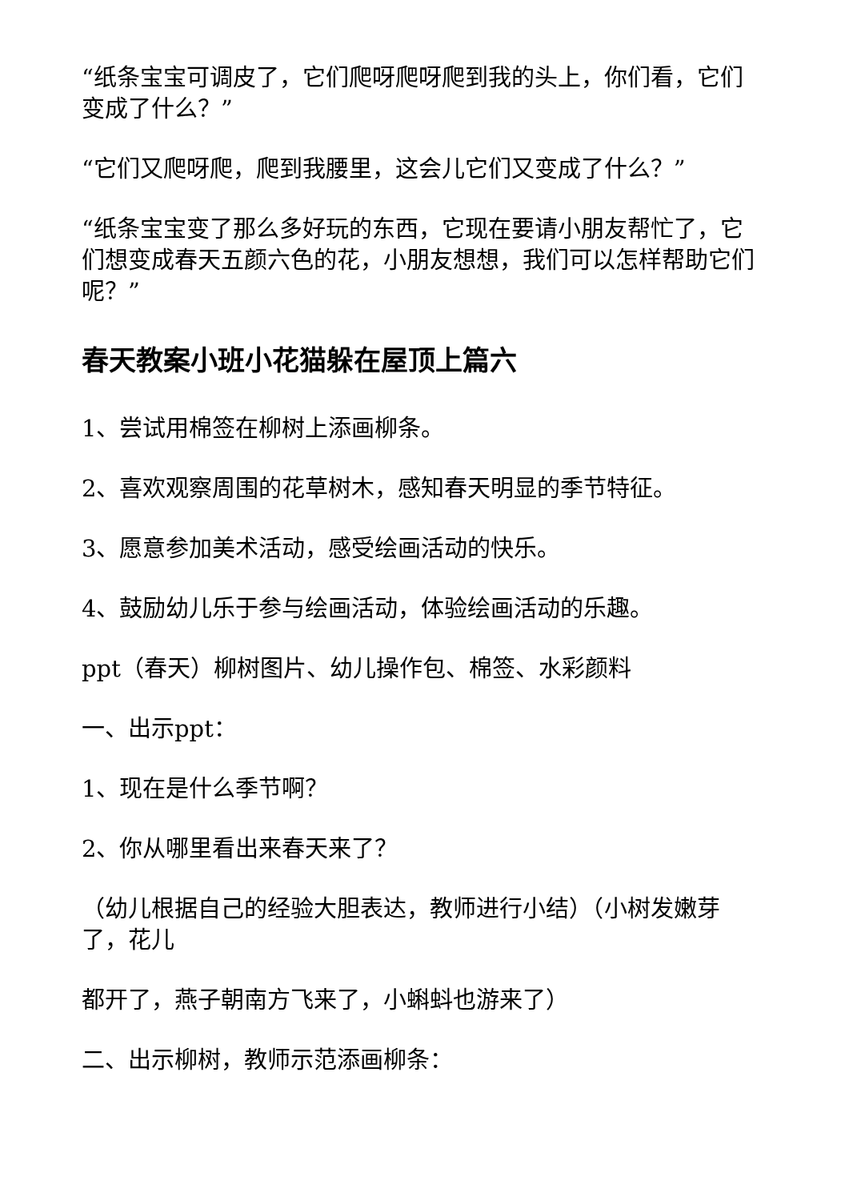“纸条宝宝可调皮了，它们爬呀爬呀爬到我的头上，你们看，它们变成了什么？”
“它们又爬呀爬，爬到我腰里，这会儿它们又变成了什么？”
“纸条宝宝变了那么多好玩的东西，它现在要请小朋友帮忙了，它们想变成春天五颜六色的花，小朋友想想，我们可以怎样帮助它们呢？”
春天教案小班小花猫躲在屋顶上篇六
1、尝试用棉签在柳树上添画柳条。
2、喜欢观察周围的花草树木，感知春天明显的季节特征。
3、愿意参加美术活动，感受绘画活动的快乐。
4、鼓励幼儿乐于参与绘画活动，体验绘画活动的乐趣。
ppt（春天）柳树图片、幼儿操作包、棉签、水彩颜料
一、出示ppt：
1、现在是什么季节啊？
2、你从哪里看出来春天来了？
（幼儿根据自己的经验大胆表达，教师进行小结）（小树发嫩芽了，花儿
都开了，燕子朝南方飞来了，小蝌蚪也游来了）
二、出示柳树，教师示范添画柳条：